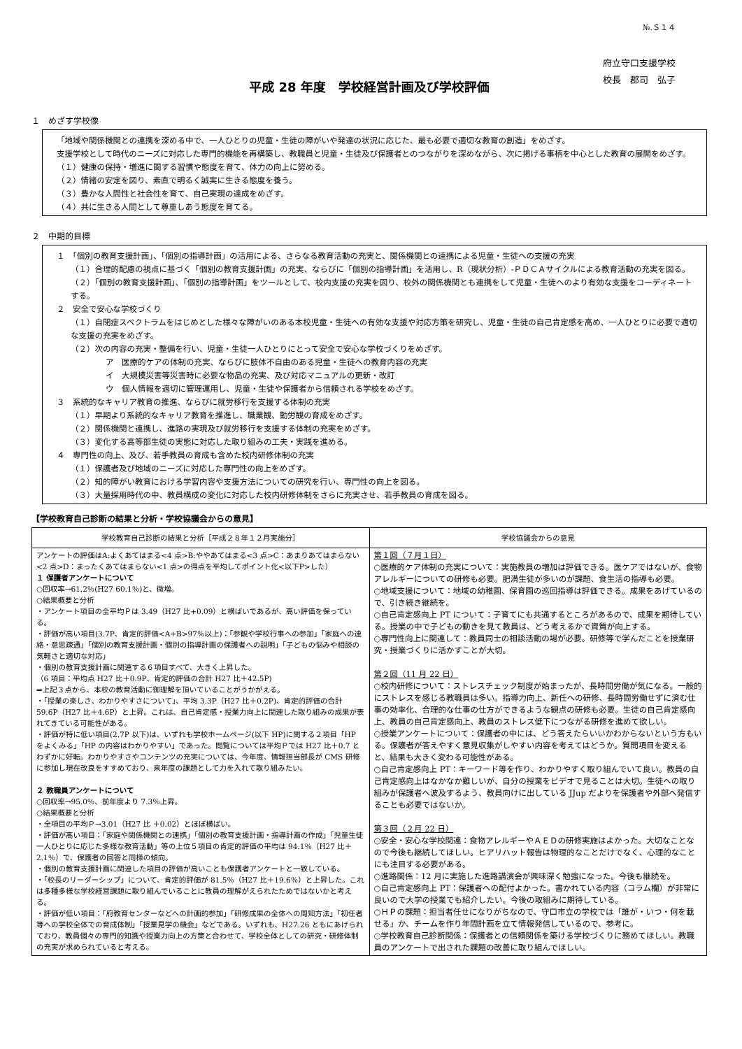№.Ｓ１４
府立守口支援学校
校長　郡司　弘子
平成 28 年度　学校経営計画及び学校評価
１　めざす学校像
「地域や関係機関との連携を深める中で、一人ひとりの児童・生徒の障がいや発達の状況に応じた、最も必要で適切な教育の創造」をめざす。
支援学校として時代のニーズに対応した専門的機能を再構築し、教職員と児童・生徒及び保護者とのつながりを深めながら、次に掲げる事柄を中心とした教育の展開をめざす。
（１）健康の保持・増進に関する習慣や態度を育て、体力の向上に努める。
（２）情緒の安定を図り、素直で明るく誠実に生きる態度を養う。
（３）豊かな人間性と社会性を育て、自己実現の達成をめざす。
（４）共に生きる人間として尊重しあう態度を育てる。
２　中期的目標
１　「個別の教育支援計画」、「個別の指導計画」の活用による、さらなる教育活動の充実と、関係機関との連携による児童・生徒への支援の充実
（１）合理的配慮の視点に基づく「個別の教育支援計画」の充実、ならびに「個別の指導計画」を活用し、R（現状分析）-ＰＤＣＡサイクルによる教育活動の充実を図る。
（２）「個別の教育支援計画」、「個別の指導計画」をツールとして、校内支援の充実を図り、校外の関係機関とも連携をして児童・生徒へのより有効な支援をコーディネートする。
２　安全で安心な学校づくり
（１）自閉症スペクトラムをはじめとした様々な障がいのある本校児童・生徒への有効な支援や対応方策を研究し、児童・生徒の自己肯定感を高め、一人ひとりに必要で適切な支援の充実をめざす。
（２）次の内容の充実・整備を行い、児童・生徒一人ひとりにとって安全で安心な学校づくりをめざす。
ア　医療的ケアの体制の充実、ならびに肢体不自由のある児童・生徒への教育内容の充実
イ　大規模災害等災害時に必要な物品の充実、及び対応マニュアルの更新・改訂
ウ　個人情報を適切に管理運用し、児童・生徒や保護者から信頼される学校をめざす。
３　系統的なキャリア教育の推進、ならびに就労移行を支援する体制の充実
（１）早期より系統的なキャリア教育を推進し、職業観、勤労観の育成をめざす。
（２）関係機関と連携し、進路の実現及び就労移行を支援する体制の充実をめざす。
（３）変化する高等部生徒の実態に対応した取り組みの工夫・実践を進める。
４　専門性の向上、及び、若手教員の育成も含めた校内研修体制の充実
（１）保護者及び地域のニーズに対応した専門性の向上をめざす。
（２）知的障がい教育における学習内容や支援方法についての研究を行い、専門性の向上を図る。
（３）大量採用時代の中、教員構成の変化に対応した校内研修体制をさらに充実させ、若手教員の育成を図る。
【学校教育自己診断の結果と分析・学校協議会からの意見】
| 学校教育自己診断の結果と分析［平成２８年１２月実施分］ | 学校協議会からの意見 |
| --- | --- |
| アンケートの評価はA:よくあてはまる<4 点>B:ややあてはまる<3 点>C：あまりあてはまらない<2 点>D：まったくあてはまらない<1 点>の得点を平均してポイント化<以下P>した） １ 保護者アンケートについて ○回収率→61.2％(H27 60.1％)と、微増。 ○結果概要と分析 ・アンケート項目の全平均Ｐは 3.49（H27 比+0.09）と横ばいであるが、高い評価を保っている。 ・評価が高い項目(3.7P、肯定的評価<A+B>97％以上)：「参観や学校行事への参加」「家庭への連絡・意思疎通」「個別の教育支援計画・個別の指導計画の保護者への説明」「子どもの悩みや相談の気軽さと適切な対応」 ・個別の教育支援計画に関連する６項目すべて、大きく上昇した。 （6 項目：平均点 H27 比＋0.9P、肯定的評価の合計 H27 比＋42.5P) ⇒上記３点から、本校の教育活動に御理解を頂いていることがうかがえる。 ・「授業の楽しさ、わかりやすさについて」、平均 3.3P（H27 比＋0.2P)、肯定的評価の合計 59.6P（H27 比＋4.6P）と上昇。これは、自己肯定感・授業力向上に関連した取り組みの成果が表れてきている可能性がある。 ・評価が特に低い項目(2.7P 以下)は、いずれも学校ホームページ(以下 HP)に関する２項目「HP をよくみる」「HP の内容はわかりやすい」であった。閲覧については平均Ｐでは H27 比＋0.7 とわずかに好転。わかりやすさやコンテンツの充実については、今年度、情報担当部長が CMS 研修に参加し現在改良をすすめており、来年度の課題として力を入れて取り組みたい。 ２ 教職員アンケートについて ○回収率→95.0％、前年度より 7.3％上昇。 ○結果概要と分析 ・全項目の平均Ｐ→3.01（H27 比 ＋0.02）とほぼ横ばい。 ・評価が高い項目：「家庭や関係機関との連携」「個別の教育支援計画・指導計画の作成」「児童生徒一人ひとりに応じた多様な教育活動」等の上位５項目の肯定的評価の平均は 94.1％（H27 比＋2.1％）で、保護者の回答と同様の傾向。 ・個別の教育支援計画に関連した項目の評価が高いことも保護者アンケートと一致している。 ・「校長のリーダーシップ」について、肯定的評価が 81.5％（H27 比＋19.6％）と上昇した。これは多種多様な学校経営課題に取り組んでいることに教員の理解がえられたためではないかと考える。 ・評価が低い項目：「府教育センターなどへの計画的参加」「研修成果の全体への周知方法」「初任者等への学校全体での育成体制」「授業見学の機会」などである。いずれも、H27.26 ともにあげられており、教員個々の専門的知識や授業力向上の方策と合わせて、学校全体としての研究・研修体制の充実が求められていると考える。 | 第１回（７月１日） ○医療的ケア体制の充実について：実施教員の増加は評価できる。医ケアではないが、食物アレルギーについての研修も必要。肥満生徒が多いのが課題、食生活の指導も必要。 ○地域支援について：地域の幼稚園、保育園の巡回指導は評価できる。成果をあげているので、引き続き継続を。 ○自己肯定感向上 PT について：子育てにも共通するところがあるので、成果を期待している。授業の中で子どもの動きを見て教員は、どう考えるかで資質が向上する。 ○専門性向上に関連して：教員同士の相談活動の場が必要。研修等で学んだことを授業研究・授業づくりに活かすことが大切。 第２回（11 月 22 日） ○校内研修について：ストレスチェック制度が始まったが、長時間労働が気になる。一般的にストレスを感じる教職員は多い。指導力向上、新任への研修、長時間労働せずに済む仕事の効率化、合理的な仕事の仕方ができるような観点の研修も必要。生徒の自己肯定感向上、教員の自己肯定感向上、教員のストレス低下につながる研修を進めて欲しい。 ○授業アンケートについて：保護者の中には、どう答えたらいいかわからないという方もいる。保護者が答えやすく意見収集がしやすい内容を考えてはどうか。質問項目を変えると、結果も大きく変わる可能性がある。 ○自己肯定感向上 PT：キーワード等を作り、わかりやすく取り組んでいて良い。教員の自己肯定感向上はなかなか難しいが、自分の授業をビデオで見ることは大切。生徒への取り組みが保護者へ波及するよう、教員向けに出している JJup だよりを保護者や外部へ発信することも必要ではないか。 第３回（２月 22 日） ○安全・安心な学校関連：食物アレルギーやＡＥＤの研修実施はよかった。大切なことなので今後も継続してほしい。ヒアリハット報告は物理的なことだけでなく、心理的なことにも注目する必要がある。 ○進路関係：12 月に実施した進路講演会が興味深く勉強になった。今後も継続を。 ○自己肯定感向上 PT：保護者への配付よかった。書かれている内容（コラム欄）が非常に良いので大学の授業でも紹介したい。今後の取組みに期待している。 ○ＨＰの課題：担当者任せになりがちなので、守口市立の学校では「誰が・いつ・何を載せる」か、チームを作り年間計画を立て情報発信しているので、参考に。 ○学校教育自己診断関係：保護者との信頼関係を築ける学校づくりに務めてほしい。教職員のアンケートで出された課題の改善に取り組んでほしい。 |